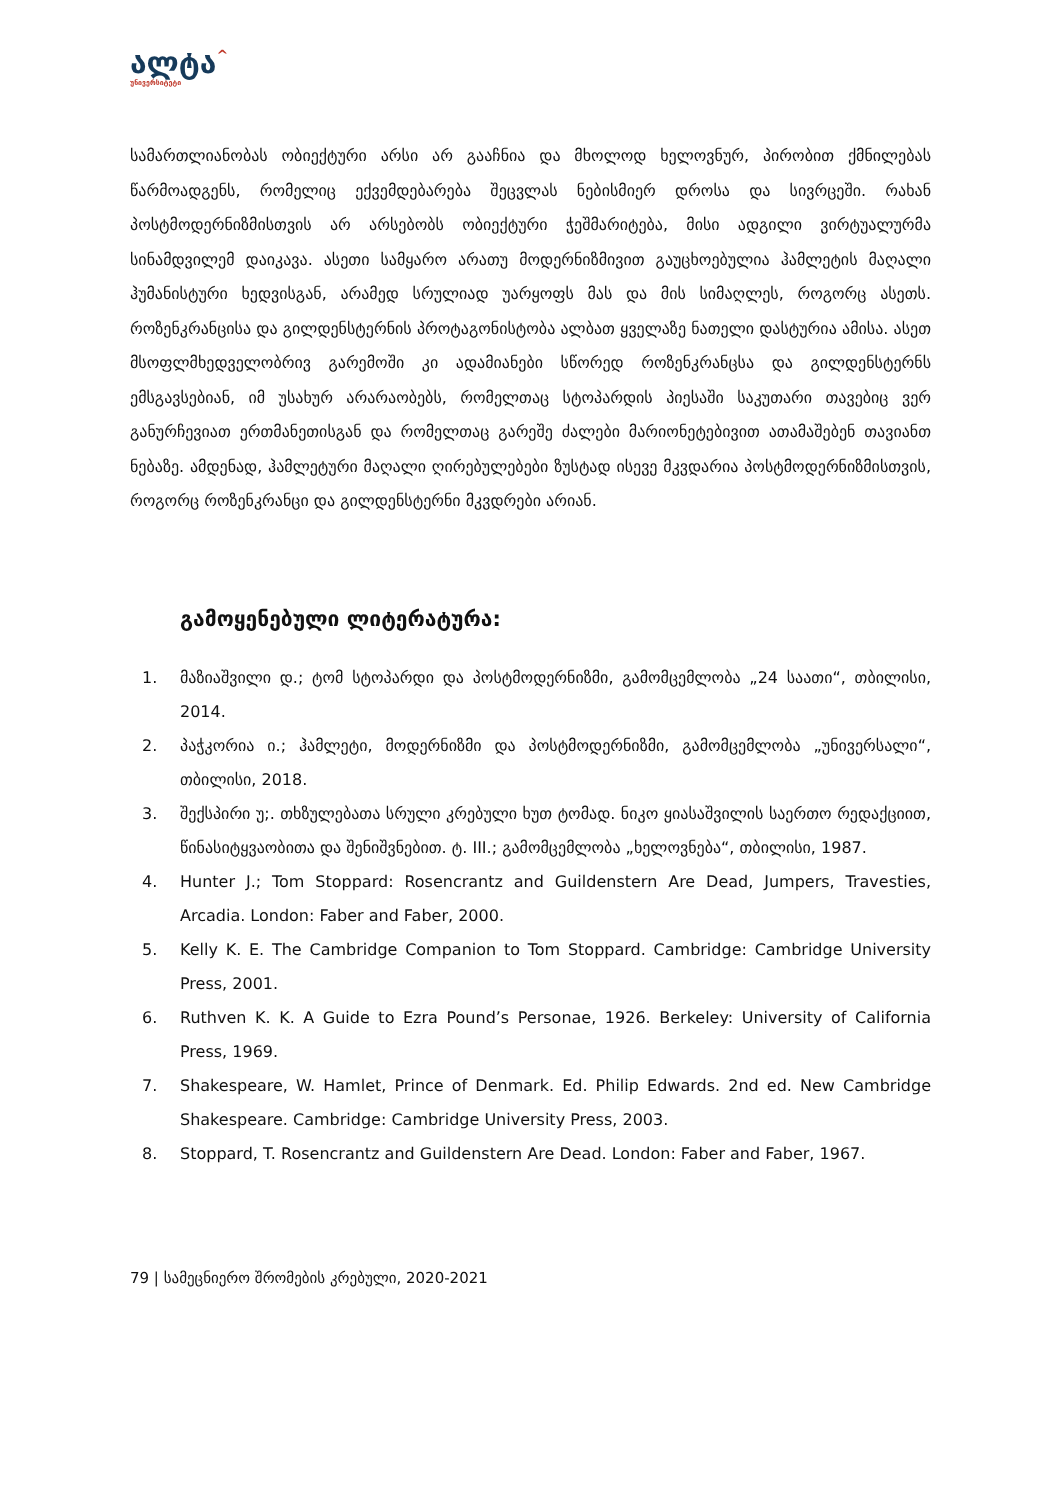ალტა^
უნივერსიტეტი
სამართლიანობას ობიექტური არსი არ გააჩნია და მხოლოდ ხელოვნურ, პირობით ქმნილებას წარმოადგენს, რომელიც ექვემდებარება შეცვლას ნებისმიერ დროსა და სივრცეში. რახან პოსტმოდერნიზმისთვის არ არსებობს ობიექტური ჭეშმარიტება, მისი ადგილი ვირტუალურმა სინამდვილემ დაიკავა. ასეთი სამყარო არათუ მოდერნიზმივით გაუცხოებულია ჰამლეტის მაღალი ჰუმანისტური ხედვისგან, არამედ სრულიად უარყოფს მას და მის სიმაღლეს, როგორც ასეთს. როზენკრანცისა და გილდენსტერნის პროტაგონისტობა ალბათ ყველაზე ნათელი დასტურია ამისა. ასეთ მსოფლმხედველობრივ გარემოში კი ადამიანები სწორედ როზენკრანცსა და გილდენსტერნს ემსგავსებიან, იმ უსახურ არარაობებს, რომელთაც სტოპარდის პიესაში საკუთარი თავებიც ვერ განურჩევიათ ერთმანეთისგან და რომელთაც გარეშე ძალები მარიონეტებივით ათამაშებენ თავიანთ ნებაზე. ამდენად, ჰამლეტური მაღალი ღირებულებები ზუსტად ისევე მკვდარია პოსტმოდერნიზმისთვის, როგორც როზენკრანცი და გილდენსტერნი მკვდრები არიან.
გამოყენებული ლიტერატურა:
1. მაზიაშვილი დ.; ტომ სტოპარდი და პოსტმოდერნიზმი, გამომცემლობა „24 საათი“, თბილისი, 2014.
2. პაჭკორია ი.; ჰამლეტი, მოდერნიზმი და პოსტმოდერნიზმი, გამომცემლობა „უნივერსალი“, თბილისი, 2018.
3. შექსპირი უ;. თხზულებათა სრული კრებული ხუთ ტომად. ნიკო ყიასაშვილის საერთო რედაქციით, წინასიტყვაობითა და შენიშვნებით. ტ. III.; გამომცემლობა „ხელოვნება“, თბილისი, 1987.
4. Hunter J.; Tom Stoppard: Rosencrantz and Guildenstern Are Dead, Jumpers, Travesties, Arcadia. London: Faber and Faber, 2000.
5. Kelly K. E. The Cambridge Companion to Tom Stoppard. Cambridge: Cambridge University Press, 2001.
6. Ruthven K. K. A Guide to Ezra Pound’s Personae, 1926. Berkeley: University of California Press, 1969.
7. Shakespeare, W. Hamlet, Prince of Denmark. Ed. Philip Edwards. 2nd ed. New Cambridge Shakespeare. Cambridge: Cambridge University Press, 2003.
8. Stoppard, T. Rosencrantz and Guildenstern Are Dead. London: Faber and Faber, 1967.
79 | სამეცნიერო შრომების კრებული, 2020-2021